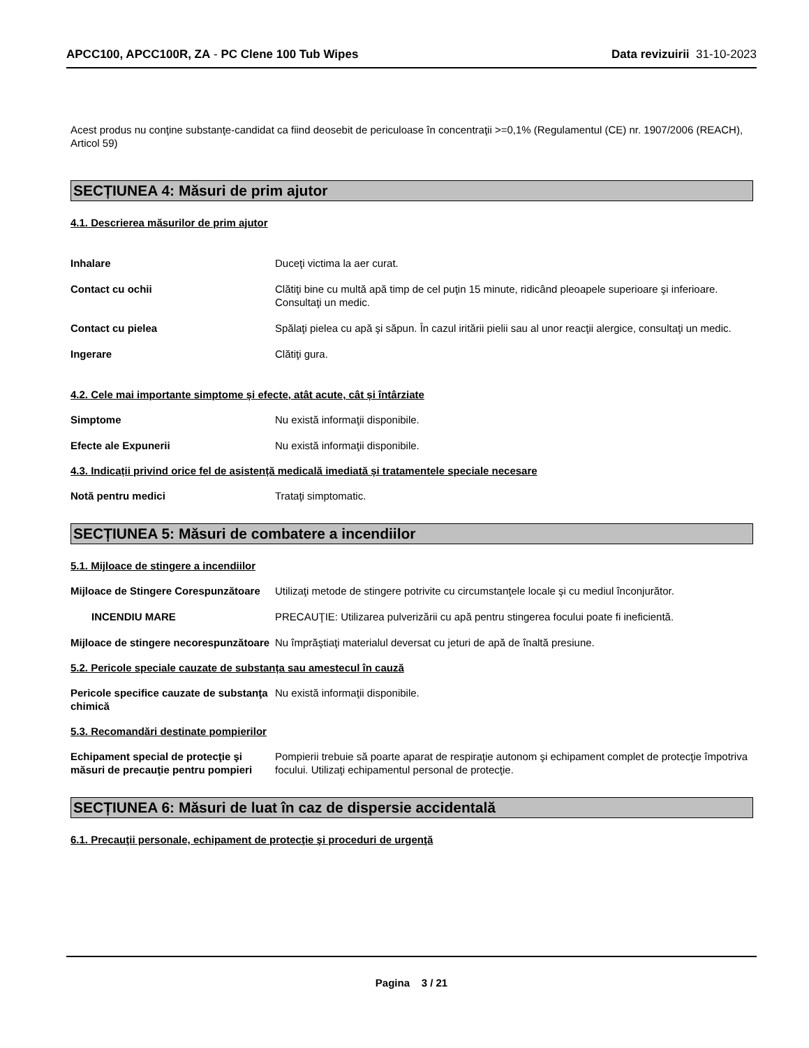APCC100, APCC100R, ZA - PC Clene 100 Tub Wipes Data revizuirii 31-10-2023
Acest produs nu conţine substanţe-candidat ca fiind deosebit de periculoase în concentraţii >=0,1% (Regulamentul (CE) nr. 1907/2006 (REACH), Articol 59)
SECȚIUNEA 4: Măsuri de prim ajutor
4.1. Descrierea măsurilor de prim ajutor
Inhalare Duceţi victima la aer curat.
Contact cu ochii Clătiţi bine cu multă apă timp de cel puţin 15 minute, ridicând pleoapele superioare şi inferioare. Consultaţi un medic.
Contact cu pielea Spălaţi pielea cu apă şi săpun. În cazul iritării pielii sau al unor reacţii alergice, consultaţi un medic.
Ingerare Clătiţi gura.
4.2. Cele mai importante simptome și efecte, atât acute, cât și întârziate
Simptome Nu există informaţii disponibile.
Efecte ale Expunerii Nu există informaţii disponibile.
4.3. Indicații privind orice fel de asistență medicală imediată și tratamentele speciale necesare
Notă pentru medici Trataţi simptomatic.
SECȚIUNEA 5: Măsuri de combatere a incendiilor
5.1. Mijloace de stingere a incendiilor
Mijloace de Stingere Corespunzătoare
Utilizaţi metode de stingere potrivite cu circumstanţele locale şi cu mediul înconjurător.
INCENDIU MARE PRECAUŢIE: Utilizarea pulverizării cu apă pentru stingerea focului poate fi ineficientă.
Mijloace de stingere necorespunzătoare
Nu împrăştiaţi materialul deversat cu jeturi de apă de înaltă presiune.
5.2. Pericole speciale cauzate de substanța sau amestecul în cauză
Pericole specifice cauzate de substanţa chimică
Nu există informaţii disponibile.
5.3. Recomandări destinate pompierilor
Echipament special de protecţie şi măsuri de precauţie pentru pompieri
Pompierii trebuie să poarte aparat de respiraţie autonom şi echipament complet de protecţie împotriva focului. Utilizaţi echipamentul personal de protecţie.
SECȚIUNEA 6: Măsuri de luat în caz de dispersie accidentală
6.1. Precauţii personale, echipament de protecţie şi proceduri de urgenţă
Pagina 3 / 21